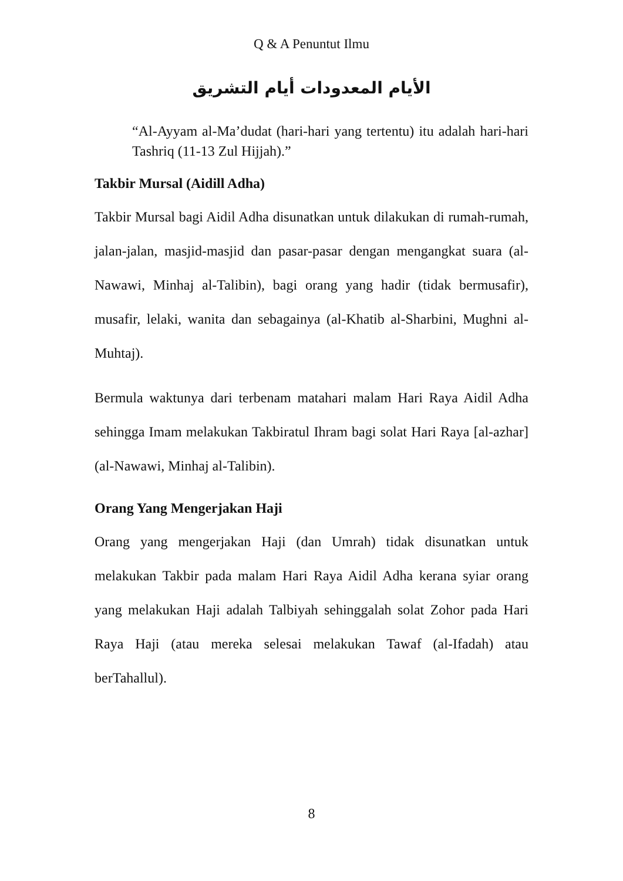Q & A Penuntut Ilmu
الأيام المعدودات أيام التشريق
“Al-Ayyam al-Ma’dudat (hari-hari yang tertentu) itu adalah hari-hari Tashriq (11-13 Zul Hijjah).”
Takbir Mursal (Aidill Adha)
Takbir Mursal bagi Aidil Adha disunatkan untuk dilakukan di rumah-rumah, jalan-jalan, masjid-masjid dan pasar-pasar dengan mengangkat suara (al-Nawawi, Minhaj al-Talibin), bagi orang yang hadir (tidak bermusafir), musafir, lelaki, wanita dan sebagainya (al-Khatib al-Sharbini, Mughni al-Muhtaj).
Bermula waktunya dari terbenam matahari malam Hari Raya Aidil Adha sehingga Imam melakukan Takbiratul Ihram bagi solat Hari Raya [al-azhar] (al-Nawawi, Minhaj al-Talibin).
Orang Yang Mengerjakan Haji
Orang yang mengerjakan Haji (dan Umrah) tidak disunatkan untuk melakukan Takbir pada malam Hari Raya Aidil Adha kerana syiar orang yang melakukan Haji adalah Talbiyah sehinggalah solat Zohor pada Hari Raya Haji (atau mereka selesai melakukan Tawaf (al-Ifadah) atau berTahallul).
8